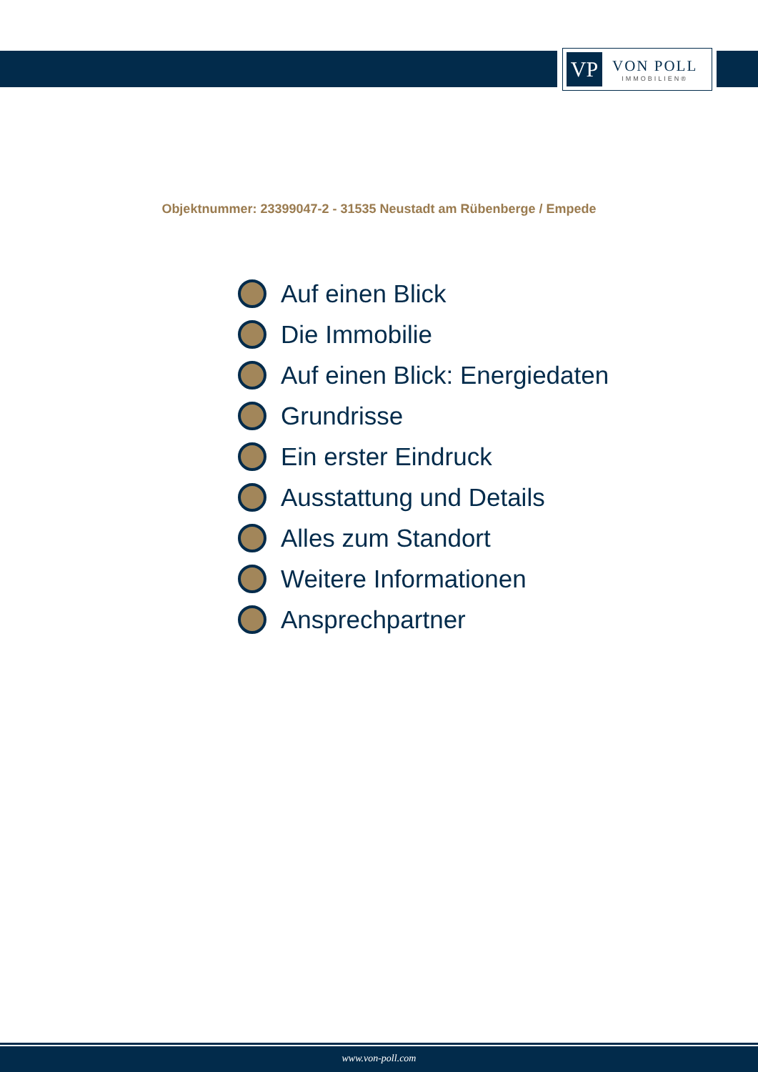VP
VON POLL
IMMOBILIEN®
Objektnummer: 23399047-2 - 31535 Neustadt am Rübenberge / Empede
Auf einen Blick
Die Immobilie
Auf einen Blick: Energiedaten
Grundrisse
Ein erster Eindruck
Ausstattung und Details
Alles zum Standort
Weitere Informationen
Ansprechpartner
www.von-poll.com